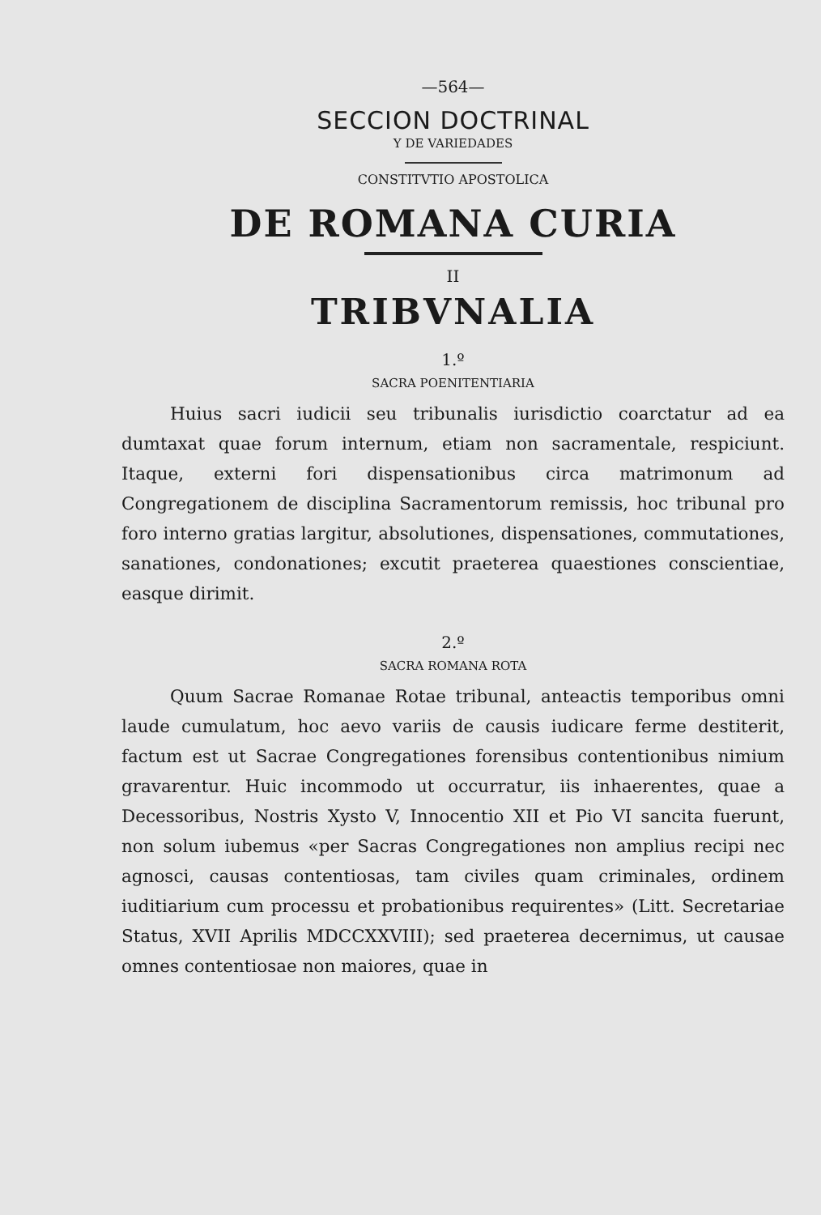—564—
SECCION DOCTRINAL
Y DE VARIEDADES
CONSTITVTIO APOSTOLICA
DE ROMANA CURIA
II
TRIBVNALIA
1.º
SACRA POENITENTIARIA
Huius sacri iudicii seu tribunalis iurisdictio coarctatur ad ea dumtaxat quae forum internum, etiam non sacramentale, respiciunt. Itaque, externi fori dispensationibus circa matrimonum ad Congregationem de disciplina Sacramentorum remissis, hoc tribunal pro foro interno gratias largitur, absolutiones, dispensationes, commutationes, sanationes, condonationes; excutit praeterea quaestiones conscientiae, easque dirimit.
2.º
SACRA ROMANA ROTA
Quum Sacrae Romanae Rotae tribunal, anteactis temporibus omni laude cumulatum, hoc aevo variis de causis iudicare ferme destiterit, factum est ut Sacrae Congregationes forensibus contentionibus nimium gravarentur. Huic incommodo ut occurratur, iis inhaerentes, quae a Decessoribus, Nostris Xysto V, Innocentio XII et Pio VI sancita fuerunt, non solum iubemus «per Sacras Congregationes non amplius recipi nec agnosci, causas contentiosas, tam civiles quam criminales, ordinem iuditiarium cum processu et probationibus requirentes» (Litt. Secretariae Status, XVII Aprilis MDCCXXVIII); sed praeterea decernimus, ut causae omnes contentiosae non maiores, quae in